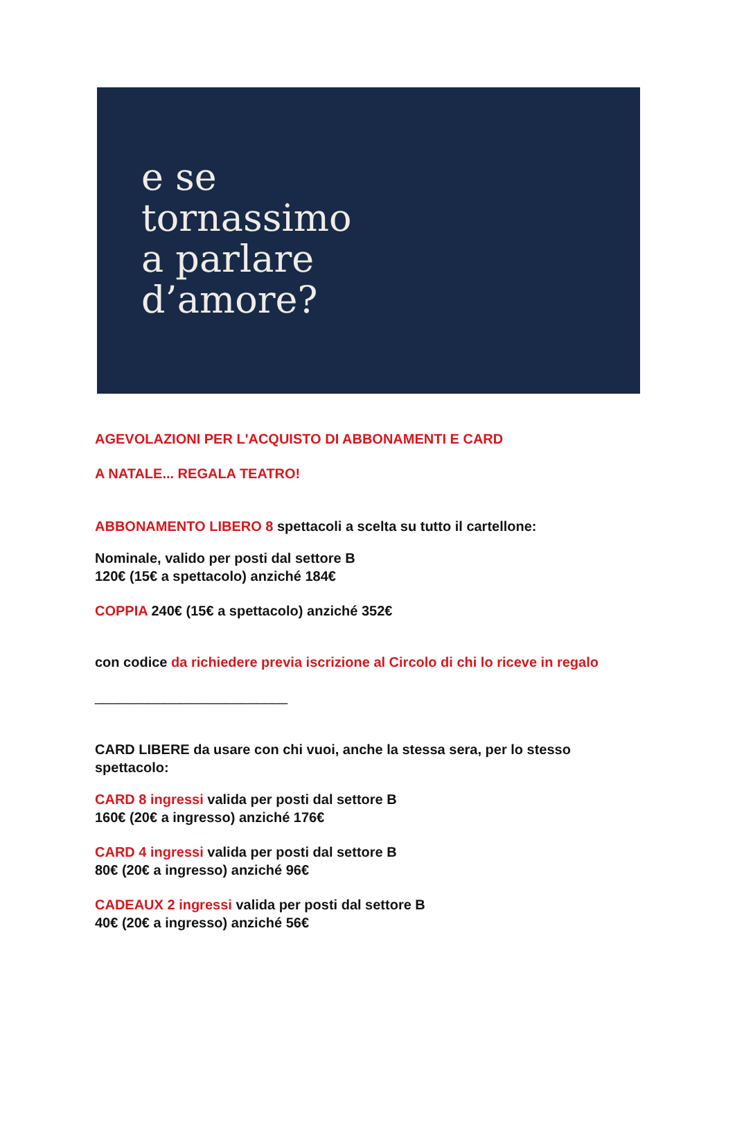e se
tornassimo
a parlare
d’amore?
AGEVOLAZIONI PER L'ACQUISTO DI ABBONAMENTI E CARD
A NATALE... REGALA TEATRO!
ABBONAMENTO LIBERO 8 spettacoli a scelta su tutto il cartellone:
Nominale, valido per posti dal settore B
120€ (15€ a spettacolo) anziché 184€
COPPIA 240€ (15€ a spettacolo) anziché 352€
con codice da richiedere previa iscrizione al Circolo di chi lo riceve in regalo
_________________________
CARD LIBERE da usare con chi vuoi, anche la stessa sera, per lo stesso spettacolo:
CARD 8 ingressi valida per posti dal settore B
160€ (20€ a ingresso) anziché 176€
CARD 4 ingressi valida per posti dal settore B
80€ (20€ a ingresso) anziché 96€
CADEAUX 2 ingressi valida per posti dal settore B
40€ (20€ a ingresso) anziché 56€